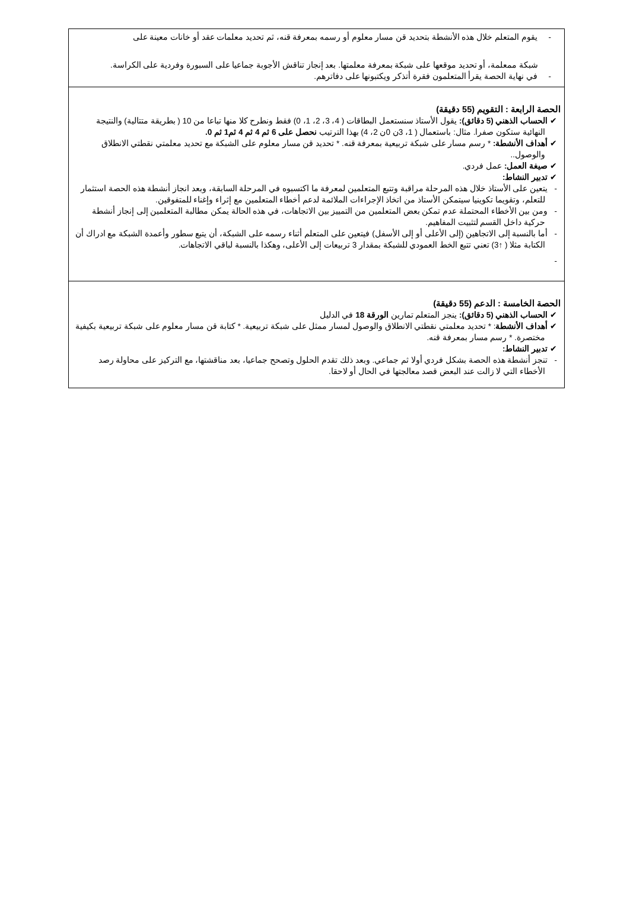| - يقوم المتعلم خلال هذه الأنشطة بتحديد قن مسار معلوم أو رسمه بمعرفة قنه، ثم تحديد معلمات عقد أو خانات معينة على شبكة ممعلمة، أو تحديد موقعها على شبكة بمعرفة معلمتها. بعد إنجاز تناقش الأجوبة جماعيا على السبورة وفردية على الكراسة. - في نهاية الحصة يقرأ المتعلمون فقرة أتذكر ويكتبونها على دفاترهم. |
| الحصة الرابعة : التقويم (55 دقيقة) ✔ الحساب الذهني (5 دقائق): يقول الأستاذ سنستعمل البطاقات ( 4، 3، 2، 1، 0) فقط ونطرح كلا منها تباعا من 10 ( بطريقة متتالية) والنتيجة النهائية ستكون صفرا. مثال: باستعمال ( 1، 3ن 0ن 2، 4) بهذا الترتيب نحصل على 6 ثم 4 ثم 4 ثم1 ثم 0. ✔ أهداف الأنشطة: * رسم مسار على شبكة تربيعية بمعرفة قنه. * تحديد قن مسار معلوم على الشبكة مع تحديد معلمتي نقطتي الانطلاق والوصول.. ✔ صيغة العمل: عمل فردي. ✔ تدبير النشاط: - يتعين على الأستاذ خلال هذه المرحلة مراقبة وتتبع المتعلمين لمعرفة ما اكتسبوه في المرحلة السابقة، وبعد انجاز أنشطة هذه الحصة استثمار للتعلم، وتقويما تكوينيا سيتمكن الأستاذ من اتخاذ الإجراءات الملائمة لدعم أخطاء المتعلمين مع إثراء وإغناء للمتفوقين. - ومن بين الأخطاء المحتملة عدم تمكن بعض المتعلمين من التمييز بين الاتجاهات، في هذه الحالة يمكن مطالبة المتعلمين إلى إنجاز أنشطة حركية داخل القسم لتثبيت المفاهيم. - أما بالنسبة إلى الاتجاهين (إلى الأعلى أو إلى الأسفل) فيتعين على المتعلم أثناء رسمه على الشبكة، أن يتبع سطور وأعمدة الشبكة مع ادراك أن الكتابة مثلا ( ↑3) تعني تتبع الخط العمودي للشبكة بمقدار 3 تربيعات إلى الأعلى، وهكذا بالنسبة لباقي الاتجاهات. - |
| الحصة الخامسة : الدعم (55 دقيقة) ✔ الحساب الذهني (5 دقائق): ينجز المتعلم تمارين الورقة 18 في الدليل ✔ أهداف الأنشطة : * تحديد معلمتي نقطتي الانطلاق والوصول لمسار ممثل على شبكة تربيعية. * كتابة قن مسار معلوم على شبكة تربيعية بكيفية مختصرة. * رسم مسار بمعرفة قنه. ✔ تدبير النشاط: - تنجز أنشطة هذه الحصة بشكل فردي أولا ثم جماعي. وبعد ذلك تقدم الحلول وتصحح جماعيا، بعد مناقشتها، مع التركيز على محاولة رصد الأخطاء التي لا زالت عند البعض قصد معالجتها في الحال أو لاحقا. |